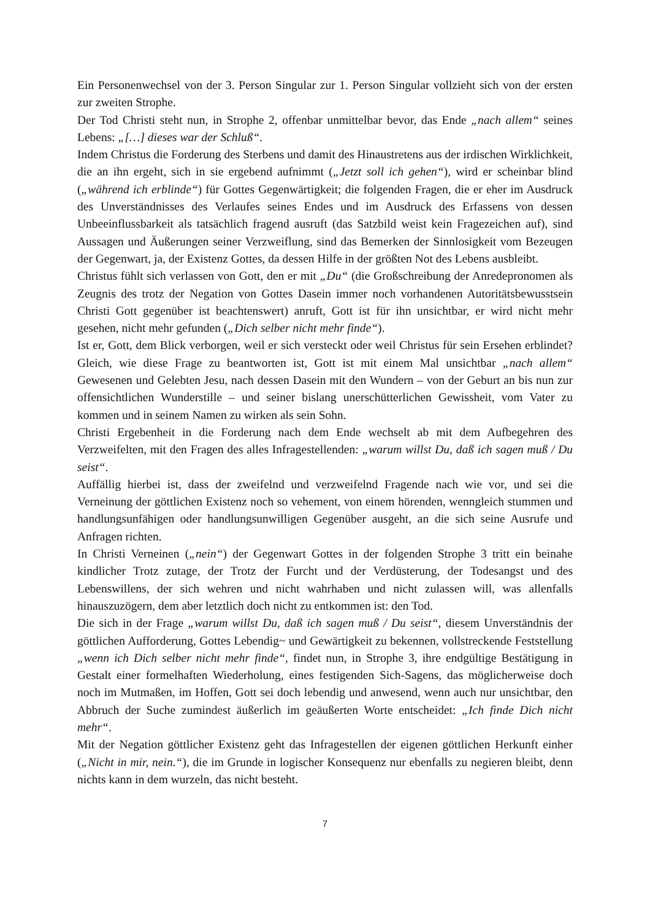Ein Personenwechsel von der 3. Person Singular zur 1. Person Singular vollzieht sich von der ersten zur zweiten Strophe.
Der Tod Christi steht nun, in Strophe 2, offenbar unmittelbar bevor, das Ende „nach allem“ seines Lebens: „[…] dieses war der Schluß“.
Indem Christus die Forderung des Sterbens und damit des Hinaustretens aus der irdischen Wirklichkeit, die an ihn ergeht, sich in sie ergebend aufnimmt („Jetzt soll ich gehen“), wird er scheinbar blind („während ich erblinde“) für Gottes Gegenwärtigkeit; die folgenden Fragen, die er eher im Ausdruck des Unverständnisses des Verlaufes seines Endes und im Ausdruck des Erfassens von dessen Unbeeinflussbarkeit als tatsächlich fragend ausruft (das Satzbild weist kein Fragezeichen auf), sind Aussagen und Äußerungen seiner Verzweiflung, sind das Bemerken der Sinnlosigkeit vom Bezeugen der Gegenwart, ja, der Existenz Gottes, da dessen Hilfe in der größten Not des Lebens ausbleibt.
Christus fühlt sich verlassen von Gott, den er mit „Du“ (die Großschreibung der Anredepronomen als Zeugnis des trotz der Negation von Gottes Dasein immer noch vorhandenen Autoritätsbewusstsein Christi Gott gegenüber ist beachtenswert) anruft, Gott ist für ihn unsichtbar, er wird nicht mehr gesehen, nicht mehr gefunden („Dich selber nicht mehr finde“).
Ist er, Gott, dem Blick verborgen, weil er sich versteckt oder weil Christus für sein Ersehen erblindet? Gleich, wie diese Frage zu beantworten ist, Gott ist mit einem Mal unsichtbar „nach allem“ Gewesenen und Gelebten Jesu, nach dessen Dasein mit den Wundern – von der Geburt an bis nun zur offensichtlichen Wunderstille – und seiner bislang unerschütterlichen Gewissheit, vom Vater zu kommen und in seinem Namen zu wirken als sein Sohn.
Christi Ergebenheit in die Forderung nach dem Ende wechselt ab mit dem Aufbegehren des Verzweifelten, mit den Fragen des alles Infragestellenden: „warum willst Du, daß ich sagen muß / Du seist“.
Auffällig hierbei ist, dass der zweifelnd und verzweifelnd Fragende nach wie vor, und sei die Verneinung der göttlichen Existenz noch so vehement, von einem hörenden, wenngleich stummen und handlungsunfähigen oder handlungsunwilligen Gegenüber ausgeht, an die sich seine Ausrufe und Anfragen richten.
In Christi Verneinen („nein“) der Gegenwart Gottes in der folgenden Strophe 3 tritt ein beinahe kindlicher Trotz zutage, der Trotz der Furcht und der Verdüsterung, der Todesangst und des Lebenswillens, der sich wehren und nicht wahrhaben und nicht zulassen will, was allenfalls hinauszuzögern, dem aber letztlich doch nicht zu entkommen ist: den Tod.
Die sich in der Frage „warum willst Du, daß ich sagen muß / Du seist“, diesem Unverständnis der göttlichen Aufforderung, Gottes Lebendig~ und Gewärtigkeit zu bekennen, vollstreckende Feststellung „wenn ich Dich selber nicht mehr finde“, findet nun, in Strophe 3, ihre endgültige Bestätigung in Gestalt einer formelhaften Wiederholung, eines festigenden Sich-Sagens, das möglicherweise doch noch im Mutmaßen, im Hoffen, Gott sei doch lebendig und anwesend, wenn auch nur unsichtbar, den Abbruch der Suche zumindest äußerlich im geäußerten Worte entscheidet: „Ich finde Dich nicht mehr“.
Mit der Negation göttlicher Existenz geht das Infragestellen der eigenen göttlichen Herkunft einher („Nicht in mir, nein.“), die im Grunde in logischer Konsequenz nur ebenfalls zu negieren bleibt, denn nichts kann in dem wurzeln, das nicht besteht.
7